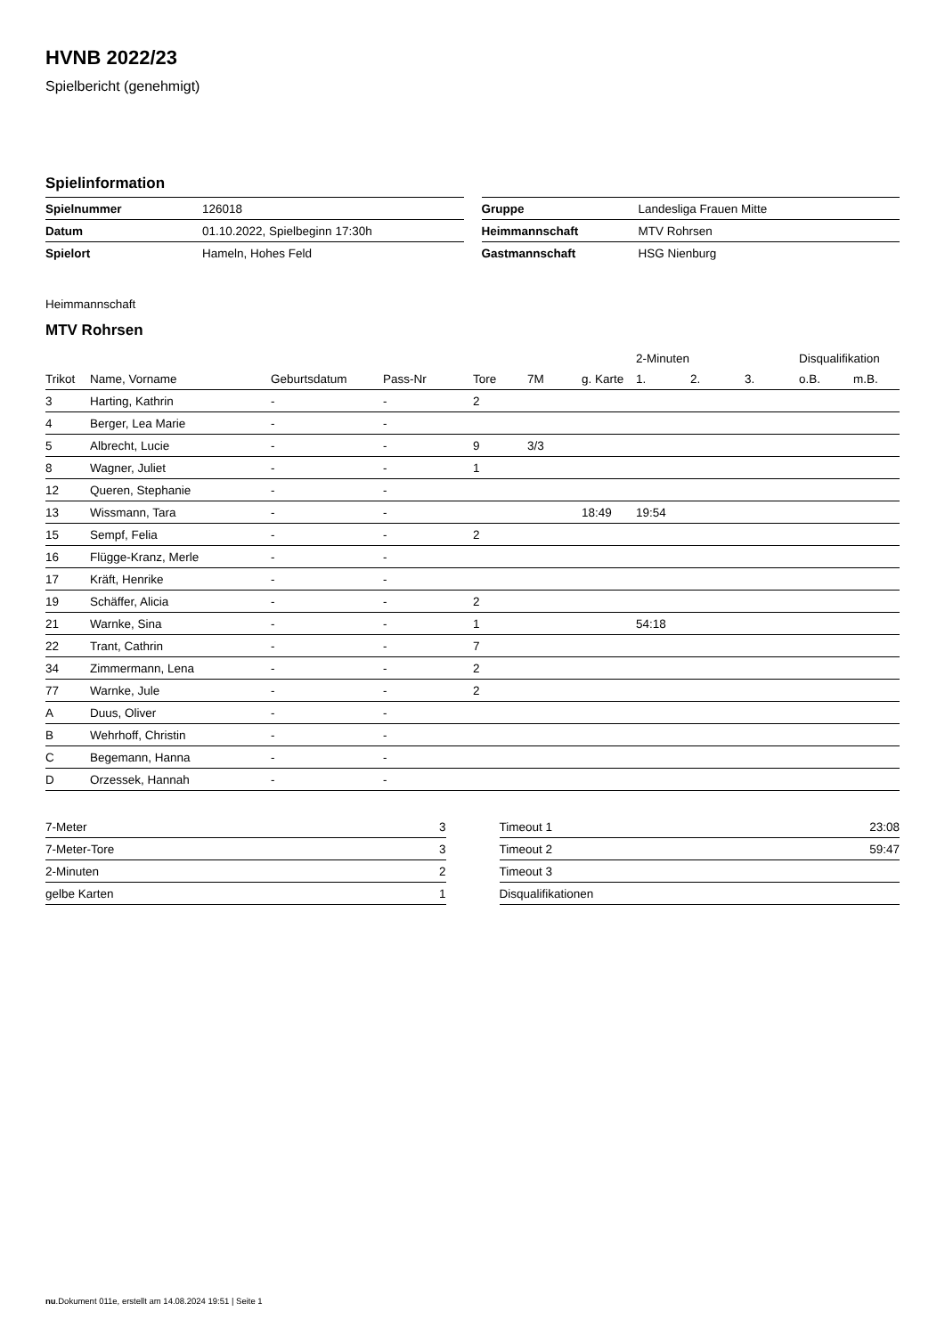HVNB 2022/23
Spielbericht (genehmigt)
Spielinformation
| Spielnummer | 126018 |
| Datum | 01.10.2022, Spielbeginn 17:30h |
| Spielort | Hameln, Hohes Feld |
| Gruppe | Landesliga Frauen Mitte |
| Heimmannschaft | MTV Rohrsen |
| Gastmannschaft | HSG Nienburg |
Heimmannschaft
MTV Rohrsen
| | | | | | | | 2-Minuten | | | Disqualifikation | |
| --- | --- | --- | --- | --- | --- | --- | --- | --- | --- | --- | --- |
| Trikot | Name, Vorname | Geburtsdatum | Pass-Nr | Tore | 7M | g. Karte | 1. | 2. | 3. | o.B. | m.B. |
| 3 | Harting, Kathrin | - | - | 2 | | | | | | | |
| 4 | Berger, Lea Marie | - | - | | | | | | | | |
| 5 | Albrecht, Lucie | - | - | 9 | 3/3 | | | | | | |
| 8 | Wagner, Juliet | - | - | 1 | | | | | | | |
| 12 | Queren, Stephanie | - | - | | | | | | | | |
| 13 | Wissmann, Tara | - | - | | | 18:49 | 19:54 | | | | |
| 15 | Sempf, Felia | - | - | 2 | | | | | | | |
| 16 | Flügge-Kranz, Merle | - | - | | | | | | | | |
| 17 | Kräft, Henrike | - | - | | | | | | | | |
| 19 | Schäffer, Alicia | - | - | 2 | | | | | | | |
| 21 | Warnke, Sina | - | - | 1 | | | 54:18 | | | | |
| 22 | Trant, Cathrin | - | - | 7 | | | | | | | |
| 34 | Zimmermann, Lena | - | - | 2 | | | | | | | |
| 77 | Warnke, Jule | - | - | 2 | | | | | | | |
| A | Duus, Oliver | - | - | | | | | | | | |
| B | Wehrhoff, Christin | - | - | | | | | | | | |
| C | Begemann, Hanna | - | - | | | | | | | | |
| D | Orzessek, Hannah | - | - | | | | | | | | |
| 7-Meter | 3 |
| 7-Meter-Tore | 3 |
| 2-Minuten | 2 |
| gelbe Karten | 1 |
| Timeout 1 | 23:08 |
| Timeout 2 | 59:47 |
| Timeout 3 | |
| Disqualifikationen | |
nu.Dokument 011e, erstellt am 14.08.2024 19:51 | Seite 1